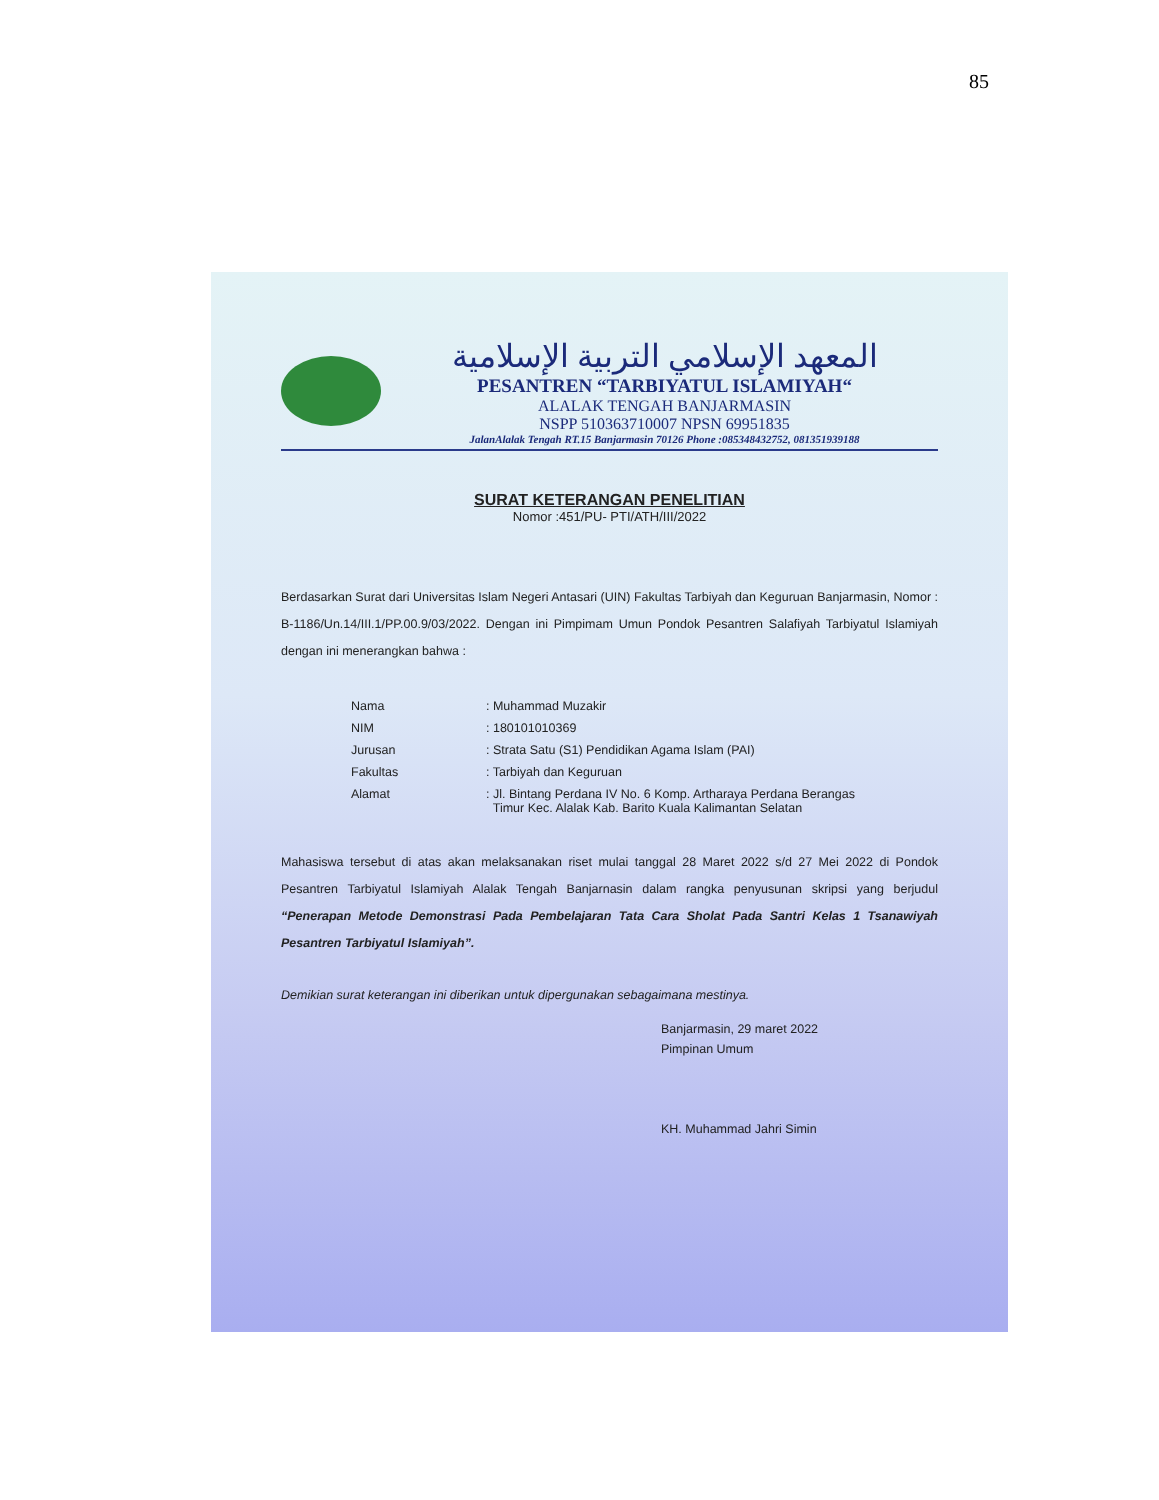85
المعهد الإسلامي التربية الإسلامية
PESANTREN “TARBIYATUL ISLAMIYAH“
ALALAK TENGAH BANJARMASIN
NSPP 510363710007 NPSN 69951835
JalanAlalak Tengah RT.15 Banjarmasin 70126 Phone :085348432752, 081351939188
SURAT KETERANGAN PENELITIAN
Nomor :451/PU- PTI/ATH/III/2022
Berdasarkan Surat dari Universitas Islam Negeri Antasari (UIN) Fakultas Tarbiyah dan Keguruan Banjarmasin, Nomor : B-1186/Un.14/III.1/PP.00.9/03/2022. Dengan ini Pimpimam Umun Pondok Pesantren Salafiyah Tarbiyatul Islamiyah dengan ini menerangkan bahwa :
| Nama | : Muhammad Muzakir |
| NIM | : 180101010369 |
| Jurusan | : Strata Satu (S1) Pendidikan Agama Islam (PAI) |
| Fakultas | : Tarbiyah dan Keguruan |
| Alamat | : Jl. Bintang Perdana IV No. 6 Komp. Artharaya Perdana Berangas Timur Kec. Alalak Kab. Barito Kuala Kalimantan Selatan |
Mahasiswa tersebut di atas akan melaksanakan riset mulai tanggal 28 Maret 2022 s/d 27 Mei 2022 di Pondok Pesantren Tarbiyatul Islamiyah Alalak Tengah Banjarnasin dalam rangka penyusunan skripsi yang berjudul “Penerapan Metode Demonstrasi Pada Pembelajaran Tata Cara Sholat Pada Santri Kelas 1 Tsanawiyah Pesantren Tarbiyatul Islamiyah”.
Demikian surat keterangan ini diberikan untuk dipergunakan sebagaimana mestinya.
Banjarmasin, 29 maret 2022
Pimpinan Umum
KH. Muhammad Jahri Simin